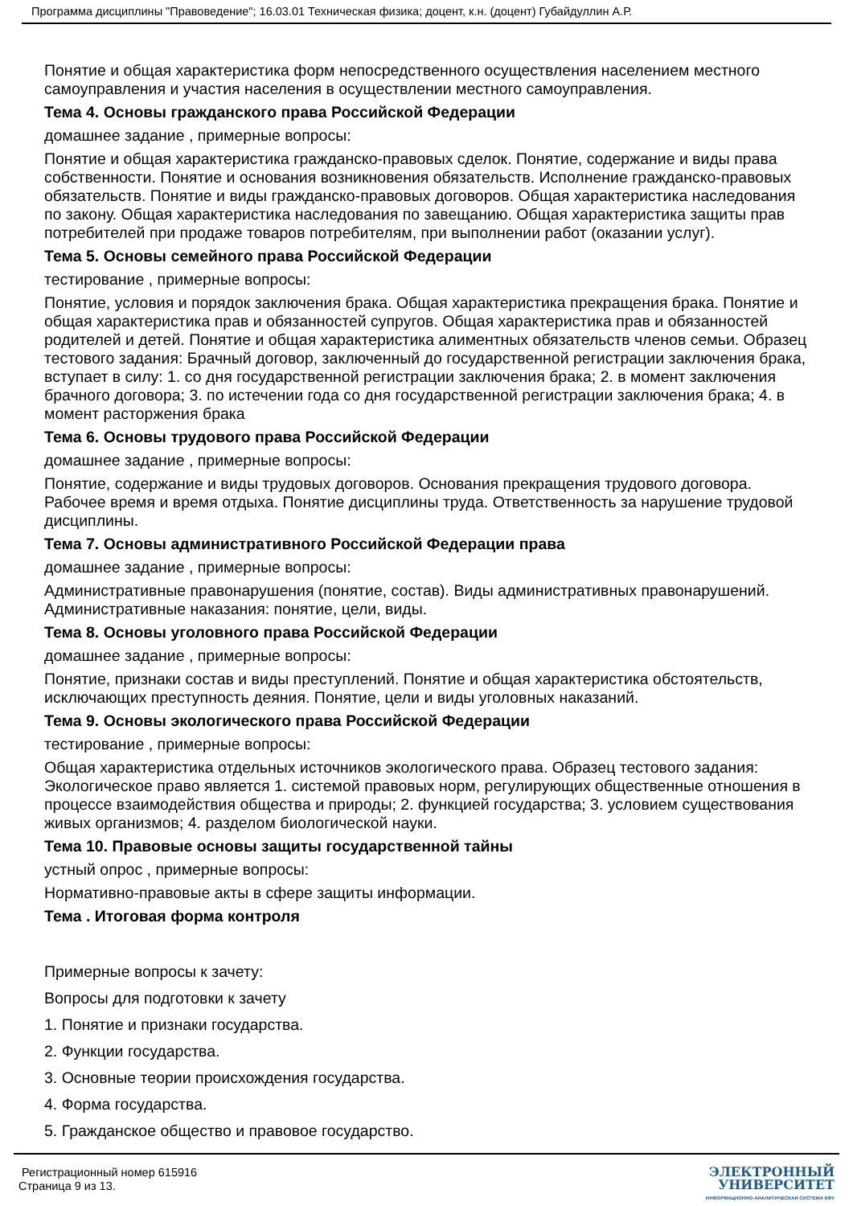Программа дисциплины "Правоведение"; 16.03.01 Техническая физика; доцент, к.н. (доцент) Губайдуллин А.Р.
Понятие и общая характеристика форм непосредственного осуществления населением местного самоуправления и участия населения в осуществлении местного самоуправления.
Тема 4. Основы гражданского права Российской Федерации
домашнее задание , примерные вопросы:
Понятие и общая характеристика гражданско-правовых сделок. Понятие, содержание и виды права собственности. Понятие и основания возникновения обязательств. Исполнение гражданско-правовых обязательств. Понятие и виды гражданско-правовых договоров. Общая характеристика наследования по закону. Общая характеристика наследования по завещанию. Общая характеристика защиты прав потребителей при продаже товаров потребителям, при выполнении работ (оказании услуг).
Тема 5. Основы семейного права Российской Федерации
тестирование , примерные вопросы:
Понятие, условия и порядок заключения брака. Общая характеристика прекращения брака. Понятие и общая характеристика прав и обязанностей супругов. Общая характеристика прав и обязанностей родителей и детей. Понятие и общая характеристика алиментных обязательств членов семьи. Образец тестового задания: Брачный договор, заключенный до государственной регистрации заключения брака, вступает в силу: 1. со дня государственной регистрации заключения брака; 2. в момент заключения брачного договора; 3. по истечении года со дня государственной регистрации заключения брака; 4. в момент расторжения брака
Тема 6. Основы трудового права Российской Федерации
домашнее задание , примерные вопросы:
Понятие, содержание и виды трудовых договоров. Основания прекращения трудового договора. Рабочее время и время отдыха. Понятие дисциплины труда. Ответственность за нарушение трудовой дисциплины.
Тема 7. Основы административного Российской Федерации права
домашнее задание , примерные вопросы:
Административные правонарушения (понятие, состав). Виды административных правонарушений. Административные наказания: понятие, цели, виды.
Тема 8. Основы уголовного права Российской Федерации
домашнее задание , примерные вопросы:
Понятие, признаки состав и виды преступлений. Понятие и общая характеристика обстоятельств, исключающих преступность деяния. Понятие, цели и виды уголовных наказаний.
Тема 9. Основы экологического права Российской Федерации
тестирование , примерные вопросы:
Общая характеристика отдельных источников экологического права. Образец тестового задания: Экологическое право является 1. системой правовых норм, регулирующих общественные отношения в процессе взаимодействия общества и природы; 2. функцией государства; 3. условием существования живых организмов; 4. разделом биологической науки.
Тема 10. Правовые основы защиты государственной тайны
устный опрос , примерные вопросы:
Нормативно-правовые акты в сфере защиты информации.
Тема . Итоговая форма контроля
Примерные вопросы к зачету:
Вопросы для подготовки к зачету
1. Понятие и признаки государства.
2. Функции государства.
3. Основные теории происхождения государства.
4. Форма государства.
5. Гражданское общество и правовое государство.
Регистрационный номер 615916
Страница 9 из 13.
ЭЛЕКТРОННЫЙ
УНИВЕРСИТЕТ
ИНФОРМАЦИОННО-АНАЛИТИЧЕСКАЯ СИСТЕМА КФУ